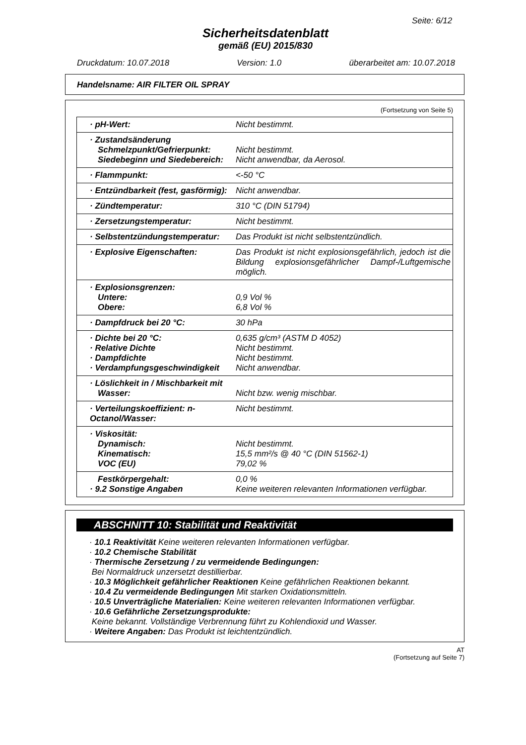Seite: 6/12
Sicherheitsdatenblatt
gemäß (EU) 2015/830
Druckdatum: 10.07.2018 Version: 1.0 überarbeitet am: 10.07.2018
Handelsname: AIR FILTER OIL SPRAY
(Fortsetzung von Seite 5)
| · pH-Wert: | Nicht bestimmt. |
| · Zustandsänderung Schmelzpunkt/Gefrierpunkt: Siedebeginn und Siedebereich: | Nicht bestimmt. Nicht anwendbar, da Aerosol. |
| · Flammpunkt: | <-50 °C |
| · Entzündbarkeit (fest, gasförmig): | Nicht anwendbar. |
| · Zündtemperatur: | 310 °C (DIN 51794) |
| · Zersetzungstemperatur: | Nicht bestimmt. |
| · Selbstentzündungstemperatur: | Das Produkt ist nicht selbstentzündlich. |
| · Explosive Eigenschaften: | Das Produkt ist nicht explosionsgefährlich, jedoch ist die Bildung explosionsgefährlicher Dampf-/Luftgemische möglich. |
| · Explosionsgrenzen: Untere: Obere: | 0,9 Vol % 6,8 Vol % |
| · Dampfdruck bei 20 °C: | 30 hPa |
| · Dichte bei 20 °C: · Relative Dichte · Dampfdichte · Verdampfungsgeschwindigkeit | 0,635 g/cm³ (ASTM D 4052) Nicht bestimmt. Nicht bestimmt. Nicht anwendbar. |
| · Löslichkeit in / Mischbarkeit mit Wasser: | Nicht bzw. wenig mischbar. |
| · Verteilungskoeffizient: n-Octanol/Wasser: | Nicht bestimmt. |
| · Viskosität: Dynamisch: Kinematisch: VOC (EU) | Nicht bestimmt. 15,5 mm²/s @ 40 °C (DIN 51562-1) 79,02 % |
| Festkörpergehalt: · 9.2 Sonstige Angaben | 0,0 % Keine weiteren relevanten Informationen verfügbar. |
ABSCHNITT 10: Stabilität und Reaktivität
· 10.1 Reaktivität Keine weiteren relevanten Informationen verfügbar.
· 10.2 Chemische Stabilität
· Thermische Zersetzung / zu vermeidende Bedingungen:
Bei Normaldruck unzersetzt destillierbar.
· 10.3 Möglichkeit gefährlicher Reaktionen Keine gefährlichen Reaktionen bekannt.
· 10.4 Zu vermeidende Bedingungen Mit starken Oxidationsmitteln.
· 10.5 Unverträgliche Materialien: Keine weiteren relevanten Informationen verfügbar.
· 10.6 Gefährliche Zersetzungsprodukte:
Keine bekannt. Vollständige Verbrennung führt zu Kohlendioxid und Wasser.
· Weitere Angaben: Das Produkt ist leichtentzündlich.
AT
(Fortsetzung auf Seite 7)